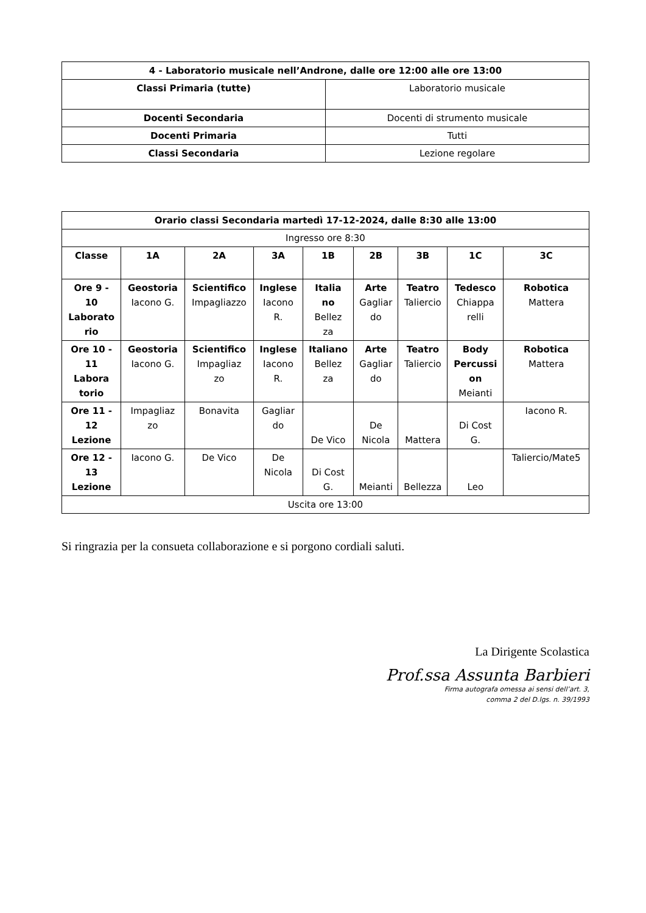| 4 - Laboratorio musicale nell’Androne, dalle ore 12:00 alle ore 13:00 | |
| --- | --- |
| Classi Primaria (tutte) | Laboratorio musicale |
| Docenti Secondaria | Docenti di strumento musicale |
| Docenti Primaria | Tutti |
| Classi Secondaria | Lezione regolare |
| Orario classi Secondaria martedì 17-12-2024, dalle 8:30 alle 13:00 | | | | | | | | |
| --- | --- | --- | --- | --- | --- | --- | --- | --- |
| Ingresso ore 8:30 | | | | | | | | |
| Classe | 1A | 2A | 3A | 1B | 2B | 3B | 1C | 3C |
| Ore 9 - 10 Laborato rio | Geostoria Iacono G. | Scientifico Impagliazzo | Inglese Iacono R. | Italia no Bellez za | Arte Gagliar do | Teatro Taliercio | Tedesco Chiappa relli | Robotica Mattera |
| Ore 10 - 11 Labora torio | Geostoria Iacono G. | Scientifico Impagliaz zo | Inglese Iacono R. | Italiano Bellez za | Arte Gagliar do | Teatro Taliercio | Body Percussi on Meianti | Robotica Mattera |
| Ore 11 - 12 Lezione | Impagliaz zo | Bonavita | Gagliar do | De Vico | De Nicola | Mattera | Di Cost G. | Iacono R. |
| Ore 12 - 13 Lezione | Iacono G. | De Vico | De Nicola | Di Cost G. | Meianti | Bellezza | Leo | Taliercio/Mate5 |
| Uscita ore 13:00 | | | | | | | | |
Si ringrazia per la consueta collaborazione e si porgono cordiali saluti.
La Dirigente Scolastica
Prof.ssa Assunta Barbieri
Firma autografa omessa ai sensi dell’art. 3,
comma 2 del D.lgs. n. 39/1993